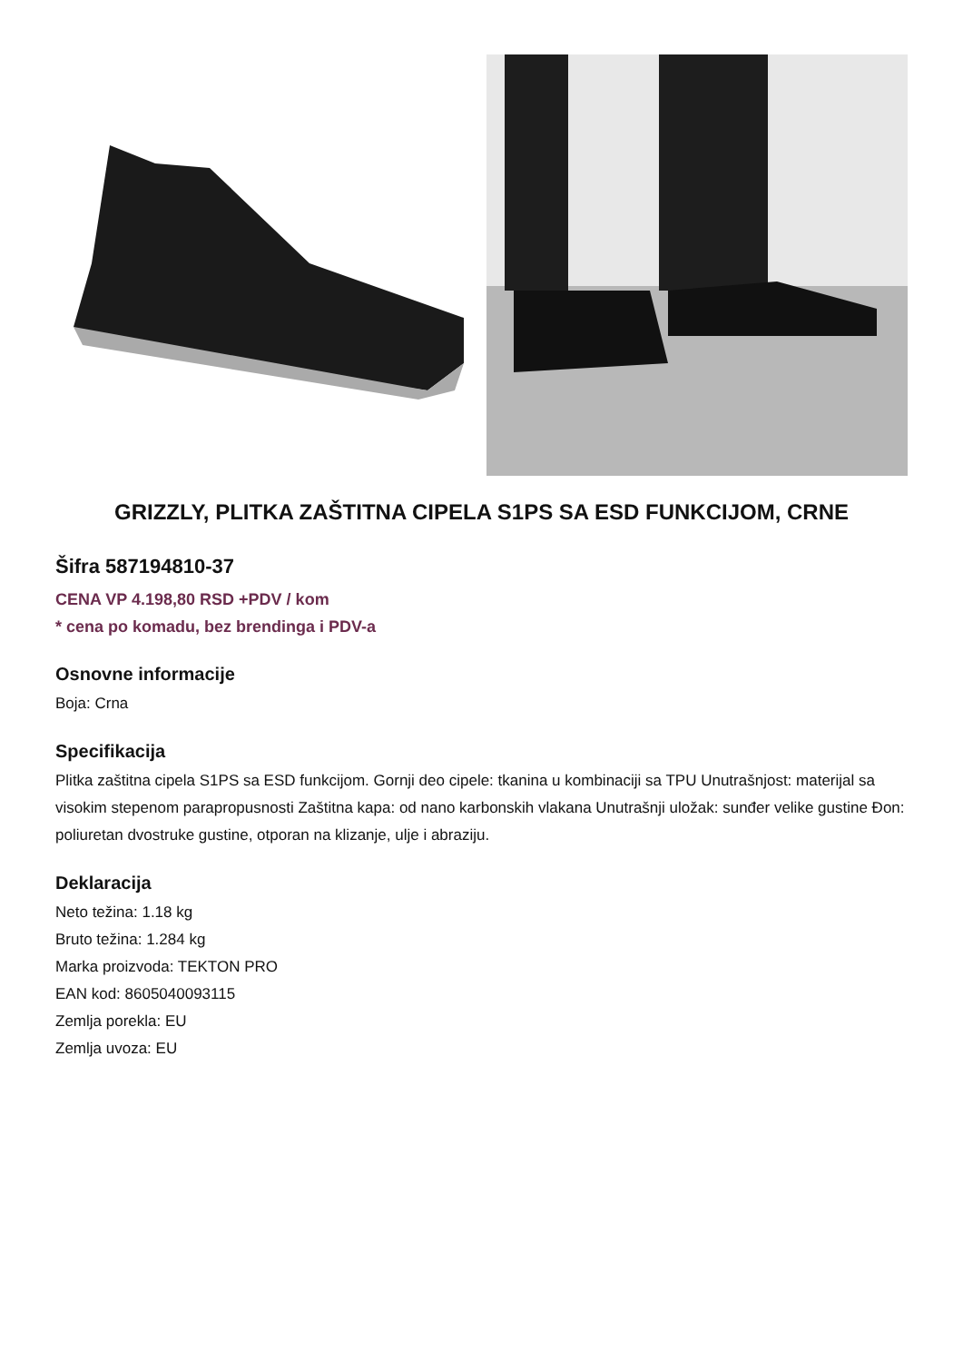GRIZZLY, PLITKA ZAŠTITNA CIPELA S1PS SA ESD FUNKCIJOM, CRNE
Šifra 587194810-37
CENA VP 4.198,80 RSD +PDV / kom
* cena po komadu, bez brendinga i PDV-a
Osnovne informacije
Boja: Crna
Specifikacija
Plitka zaštitna cipela S1PS sa ESD funkcijom. Gornji deo cipele: tkanina u kombinaciji sa TPU Unutrašnjost: materijal sa visokim stepenom parapropusnosti Zaštitna kapa: od nano karbonskih vlakana Unutrašnji uložak: sunđer velike gustine Đon: poliuretan dvostruke gustine, otporan na klizanje, ulje i abraziju.
Deklaracija
Neto težina: 1.18 kg
Bruto težina: 1.284 kg
Marka proizvoda: TEKTON PRO
EAN kod: 8605040093115
Zemlja porekla: EU
Zemlja uvoza: EU